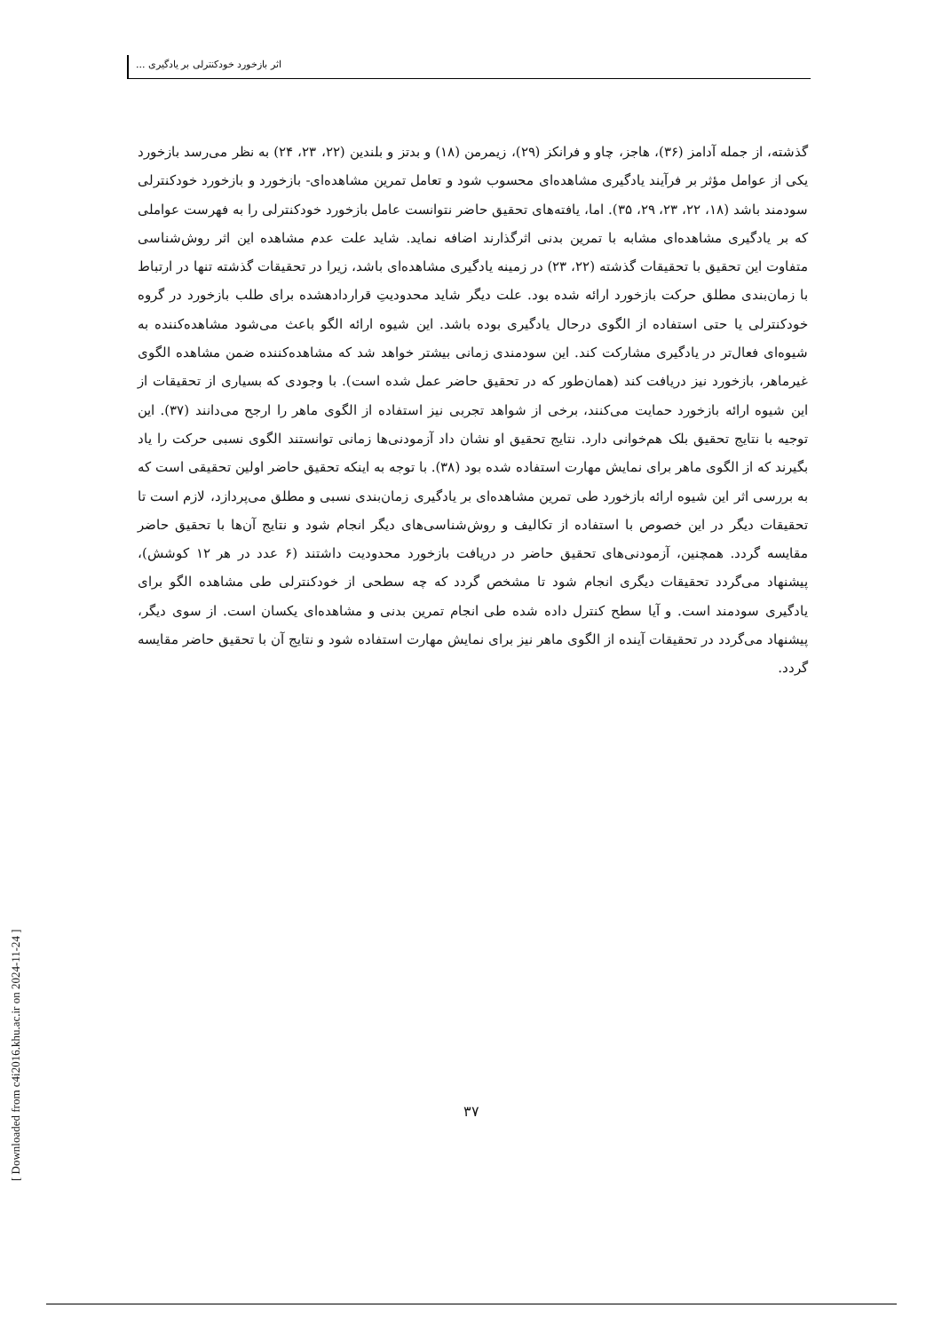اثر بازخورد خودکنترلی بر یادگیری ...
گذشته، از جمله آدامز (۳۶)، هاجز، چاو و فرانکز (۲۹)، زیمرمن (۱۸) و بدتز و بلندین (۲۲، ۲۳، ۲۴) به نظر می‌رسد بازخورد یکی از عوامل مؤثر بر فرآیند یادگیری مشاهده‌ای محسوب شود و تعامل تمرین مشاهده‌ای- بازخورد و بازخورد خودکنترلی سودمند باشد (۱۸، ۲۲، ۲۳، ۲۹، ۳۵). اما، یافته‌های تحقیق حاضر نتوانست عامل بازخورد خودکنترلی را به فهرست عواملی که بر یادگیری مشاهده‌ای مشابه با تمرین بدنی اثرگذارند اضافه نماید. شاید علت عدم مشاهده این اثر روش‌شناسی متفاوت این تحقیق با تحقیقات گذشته (۲۲، ۲۳) در زمینه یادگیری مشاهده‌ای باشد، زیرا در تحقیقات گذشته تنها در ارتباط با زمان‌بندی مطلق حرکت بازخورد ارائه شده بود. علت دیگر شاید محدودیتِ قراردادهشده برای طلب بازخورد در گروه خودکنترلی یا حتی استفاده از الگوی درحال یادگیری بوده باشد. این شیوه ارائه الگو باعث می‌شود مشاهده‌کننده به شیوه‌ای فعال‌تر در یادگیری مشارکت کند. این سودمندی زمانی بیشتر خواهد شد که مشاهده‌کننده ضمن مشاهده الگوی غیرماهر، بازخورد نیز دریافت کند (همان‌طور که در تحقیق حاضر عمل شده است). با وجودی که بسیاری از تحقیقات از این شیوه ارائه بازخورد حمایت می‌کنند، برخی از شواهد تجربی نیز استفاده از الگوی ماهر را ارجح می‌دانند (۳۷). این توجیه با نتایج تحقیق بلک هم‌خوانی دارد. نتایج تحقیق او نشان داد آزمودنی‌ها زمانی توانستند الگوی نسبی حرکت را یاد بگیرند که از الگوی ماهر برای نمایش مهارت استفاده شده بود (۳۸). با توجه به اینکه تحقیق حاضر اولین تحقیقی است که به بررسی اثر این شیوه ارائه بازخورد طی تمرین مشاهده‌ای بر یادگیری زمان‌بندی نسبی و مطلق می‌پردازد، لازم است تا تحقیقات دیگر در این خصوص با استفاده از تکالیف و روش‌شناسی‌های دیگر انجام شود و نتایج آن‌ها با تحقیق حاضر مقایسه گردد. همچنین، آزمودنی‌های تحقیق حاضر در دریافت بازخورد محدودیت داشتند (۶ عدد در هر ۱۲ کوشش)، پیشنهاد می‌گردد تحقیقات دیگری انجام شود تا مشخص گردد که چه سطحی از خودکنترلی طی مشاهده الگو برای یادگیری سودمند است. و آیا سطح کنترل داده شده طی انجام تمرین بدنی و مشاهده‌ای یکسان است. از سوی دیگر، پیشنهاد می‌گردد در تحقیقات آینده از الگوی ماهر نیز برای نمایش مهارت استفاده شود و نتایج آن با تحقیق حاضر مقایسه گردد.
۳۷
[ Downloaded from c4i2016.khu.ac.ir on 2024-11-24 ]